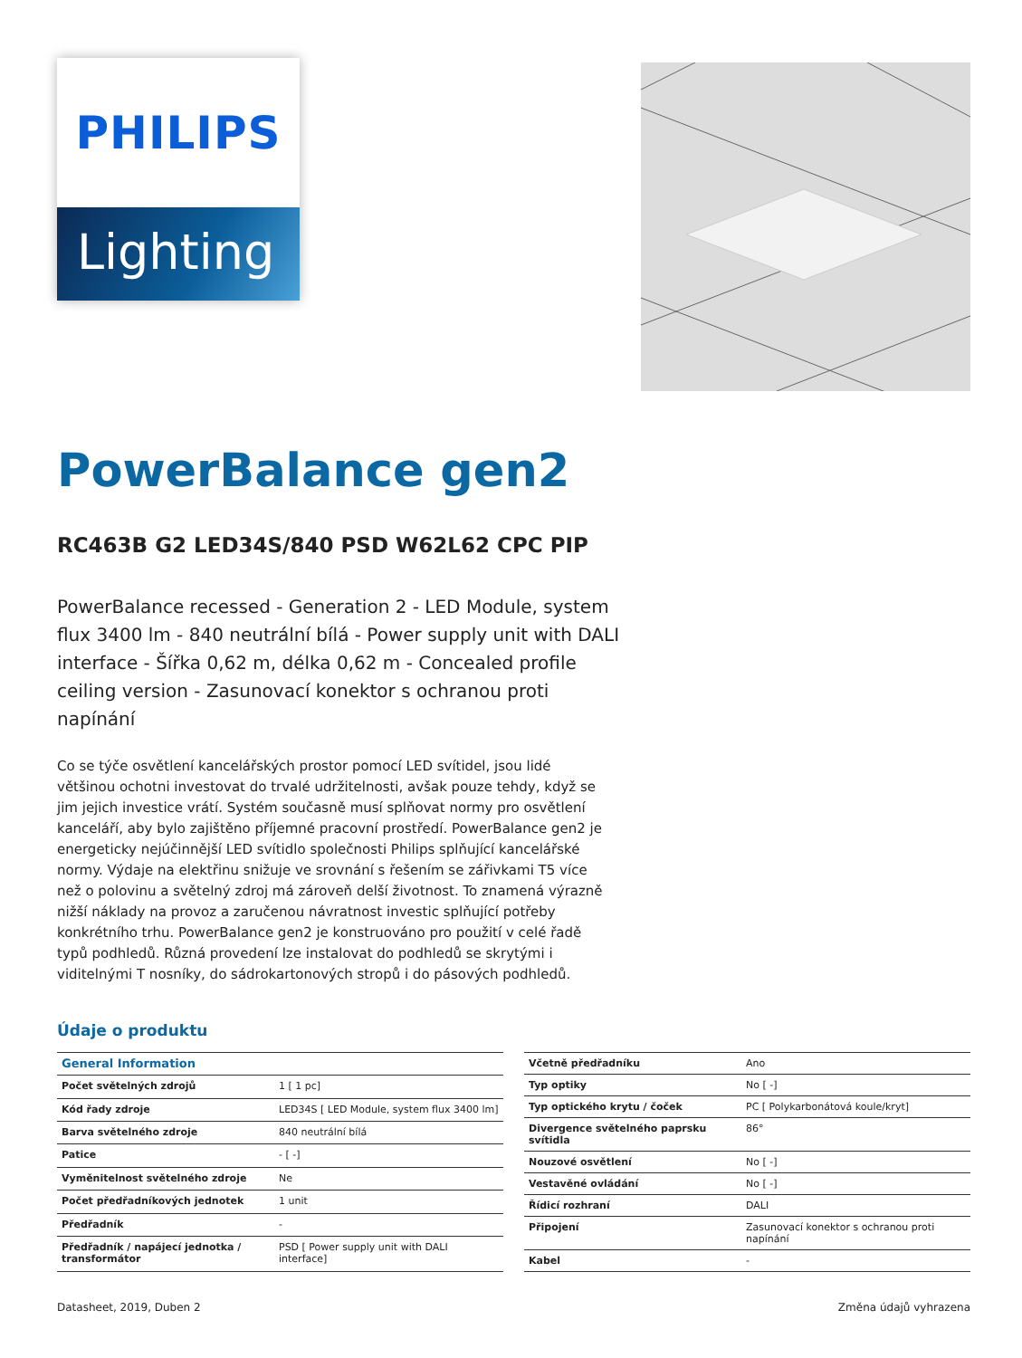PHILIPS
Lighting
PowerBalance gen2
RC463B G2 LED34S/840 PSD W62L62 CPC PIP
PowerBalance recessed - Generation 2 - LED Module, system flux 3400 lm - 840 neutrální bílá - Power supply unit with DALI interface - Šířka 0,62 m, délka 0,62 m - Concealed profile ceiling version - Zasunovací konektor s ochranou proti napínání
Co se týče osvětlení kancelářských prostor pomocí LED svítidel, jsou lidé většinou ochotni investovat do trvalé udržitelnosti, avšak pouze tehdy, když se jim jejich investice vrátí. Systém současně musí splňovat normy pro osvětlení kanceláří, aby bylo zajištěno příjemné pracovní prostředí. PowerBalance gen2 je energeticky nejúčinnější LED svítidlo společnosti Philips splňující kancelářské normy. Výdaje na elektřinu snižuje ve srovnání s řešením se zářivkami T5 více než o polovinu a světelný zdroj má zároveň delší životnost. To znamená výrazně nižší náklady na provoz a zaručenou návratnost investic splňující potřeby konkrétního trhu. PowerBalance gen2 je konstruováno pro použití v celé řadě typů podhledů. Různá provedení lze instalovat do podhledů se skrytými i viditelnými T nosníky, do sádrokartonových stropů i do pásových podhledů.
Údaje o produktu
| General Information | |
| --- | --- |
| Počet světelných zdrojů | 1 [ 1 pc] |
| Kód řady zdroje | LED34S [ LED Module, system flux 3400 lm] |
| Barva světelného zdroje | 840 neutrální bílá |
| Patice | - [ -] |
| Vyměnitelnost světelného zdroje | Ne |
| Počet předřadníkových jednotek | 1 unit |
| Předřadník | - |
| Předřadník / napájecí jednotka / transformátor | PSD [ Power supply unit with DALI interface] |
| Včetně předřadníku | Ano |
| Typ optiky | No [ -] |
| Typ optického krytu / čoček | PC [ Polykarbonátová koule/kryt] |
| Divergence světelného paprsku svítidla | 86° |
| Nouzové osvětlení | No [ -] |
| Vestavěné ovládání | No [ -] |
| Řídicí rozhraní | DALI |
| Připojení | Zasunovací konektor s ochranou proti napínání |
| Kabel | - |
Datasheet, 2019, Duben 2 Změna údajů vyhrazena